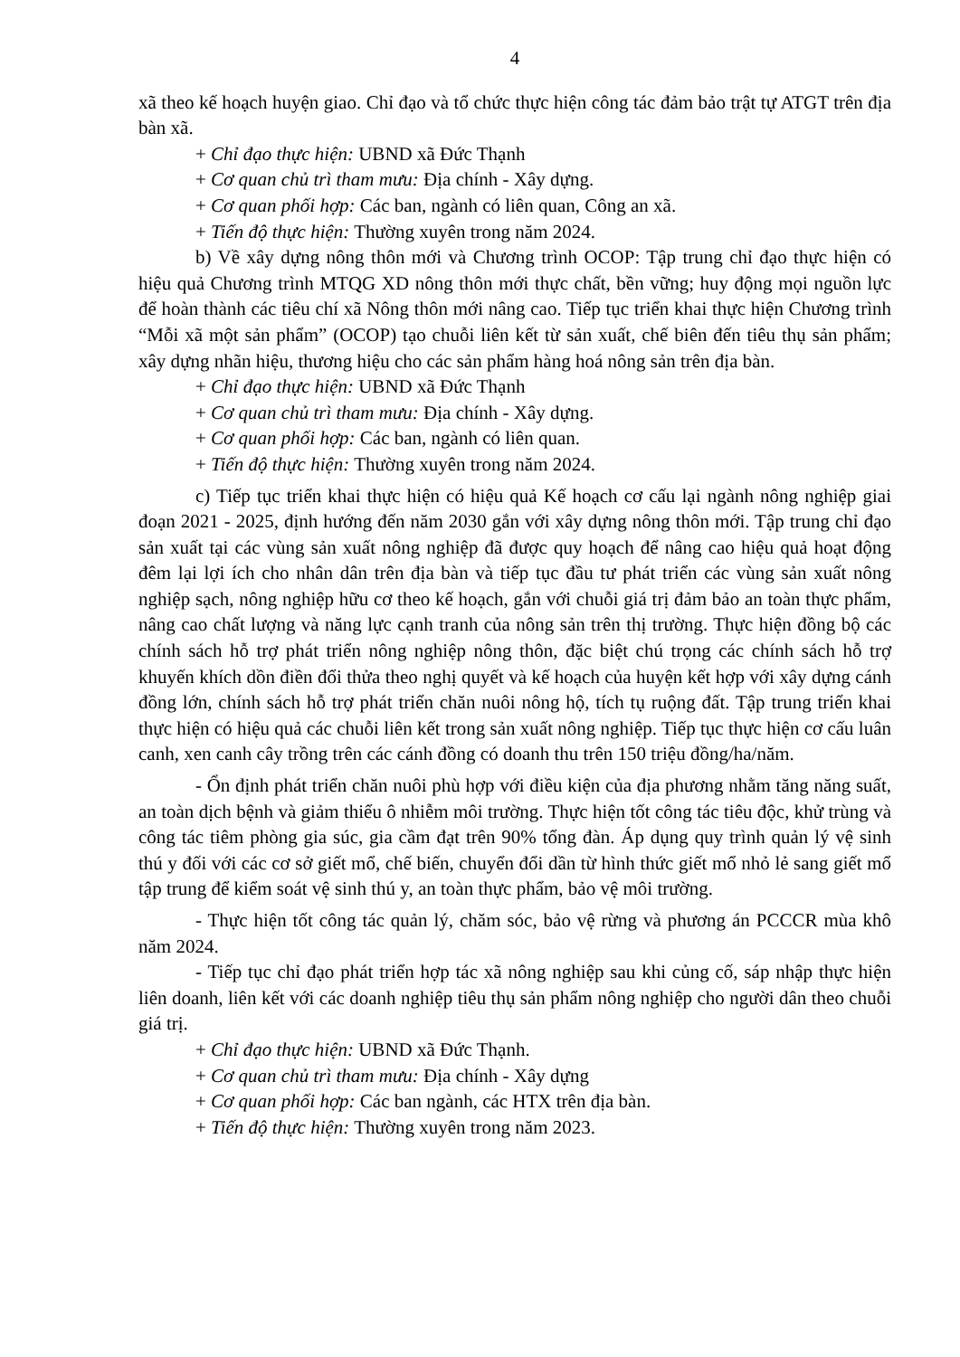4
xã theo kế hoạch huyện giao. Chỉ đạo và tổ chức thực hiện công tác đảm bảo trật tự ATGT trên địa bàn xã.
+ Chỉ đạo thực hiện: UBND xã Đức Thạnh
+ Cơ quan chủ trì tham mưu: Địa chính - Xây dựng.
+ Cơ quan phối hợp: Các ban, ngành có liên quan, Công an xã.
+ Tiến độ thực hiện: Thường xuyên trong năm 2024.
b) Về xây dựng nông thôn mới và Chương trình OCOP: Tập trung chỉ đạo thực hiện có hiệu quả Chương trình MTQG XD nông thôn mới thực chất, bền vững; huy động mọi nguồn lực để hoàn thành các tiêu chí xã Nông thôn mới nâng cao. Tiếp tục triển khai thực hiện Chương trình “Mỗi xã một sản phẩm” (OCOP) tạo chuỗi liên kết từ sản xuất, chế biên đến tiêu thụ sản phẩm; xây dựng nhãn hiệu, thương hiệu cho các sản phẩm hàng hoá nông sản trên địa bàn.
+ Chỉ đạo thực hiện: UBND xã Đức Thạnh
+ Cơ quan chủ trì tham mưu: Địa chính - Xây dựng.
+ Cơ quan phối hợp: Các ban, ngành có liên quan.
+ Tiến độ thực hiện: Thường xuyên trong năm 2024.
c) Tiếp tục triển khai thực hiện có hiệu quả Kế hoạch cơ cấu lại ngành nông nghiệp giai đoạn 2021 - 2025, định hướng đến năm 2030 gắn với xây dựng nông thôn mới. Tập trung chỉ đạo sản xuất tại các vùng sản xuất nông nghiệp đã được quy hoạch để nâng cao hiệu quả hoạt động đêm lại lợi ích cho nhân dân trên địa bàn và tiếp tục đầu tư phát triển các vùng sản xuất nông nghiệp sạch, nông nghiệp hữu cơ theo kế hoạch, gắn với chuỗi giá trị đảm bảo an toàn thực phẩm, nâng cao chất lượng và năng lực cạnh tranh của nông sản trên thị trường. Thực hiện đồng bộ các chính sách hỗ trợ phát triển nông nghiệp nông thôn, đặc biệt chú trọng các chính sách hỗ trợ khuyến khích dồn điền đổi thửa theo nghị quyết và kế hoạch của huyện kết hợp với xây dựng cánh đồng lớn, chính sách hỗ trợ phát triển chăn nuôi nông hộ, tích tụ ruộng đất. Tập trung triển khai thực hiện có hiệu quả các chuỗi liên kết trong sản xuất nông nghiệp. Tiếp tục thực hiện cơ cấu luân canh, xen canh cây trồng trên các cánh đồng có doanh thu trên 150 triệu đồng/ha/năm.
- Ổn định phát triển chăn nuôi phù hợp với điều kiện của địa phương nhằm tăng năng suất, an toàn dịch bệnh và giảm thiểu ô nhiễm môi trường. Thực hiện tốt công tác tiêu độc, khử trùng và công tác tiêm phòng gia súc, gia cầm đạt trên 90% tổng đàn. Áp dụng quy trình quản lý vệ sinh thú y đối với các cơ sở giết mổ, chế biến, chuyển đổi dần từ hình thức giết mổ nhỏ lẻ sang giết mổ tập trung để kiểm soát vệ sinh thú y, an toàn thực phẩm, bảo vệ môi trường.
- Thực hiện tốt công tác quản lý, chăm sóc, bảo vệ rừng và phương án PCCCR mùa khô năm 2024.
- Tiếp tục chỉ đạo phát triển hợp tác xã nông nghiệp sau khi củng cố, sáp nhập thực hiện liên doanh, liên kết với các doanh nghiệp tiêu thụ sản phẩm nông nghiệp cho người dân theo chuỗi giá trị.
+ Chỉ đạo thực hiện: UBND xã Đức Thạnh.
+ Cơ quan chủ trì tham mưu: Địa chính - Xây dựng
+ Cơ quan phối hợp: Các ban ngành, các HTX trên địa bàn.
+ Tiến độ thực hiện: Thường xuyên trong năm 2023.